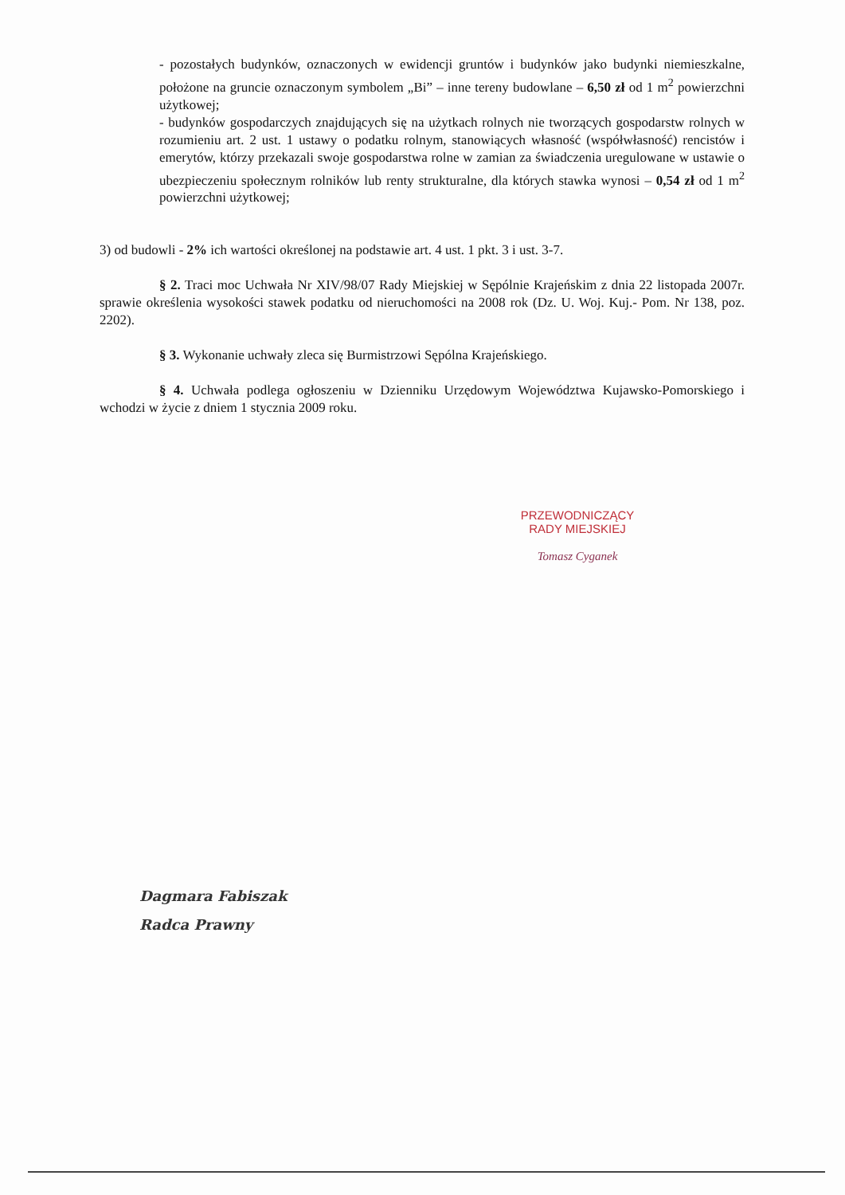- pozostałych budynków, oznaczonych w ewidencji gruntów i budynków jako budynki niemieszkalne, położone na gruncie oznaczonym symbolem „Bi” – inne tereny budowlane – 6,50 zł od 1 m<sup>2</sup> powierzchni użytkowej;
- budynków gospodarczych znajdujących się na użytkach rolnych nie tworzących gospodarstw rolnych w rozumieniu art. 2 ust. 1 ustawy o podatku rolnym, stanowiących własność (współwłasność) rencistów i emerytów, którzy przekazali swoje gospodarstwa rolne w zamian za świadczenia uregulowane w ustawie o ubezpieczeniu społecznym rolników lub renty strukturalne, dla których stawka wynosi – 0,54 zł od 1 m<sup>2</sup> powierzchni użytkowej;
3) od budowli - 2% ich wartości określonej na podstawie art. 4 ust. 1 pkt. 3 i ust. 3-7.
§ 2. Traci moc Uchwała Nr XIV/98/07 Rady Miejskiej w Sępólnie Krajeńskim z dnia 22 listopada 2007r. sprawie określenia wysokości stawek podatku od nieruchomości na 2008 rok (Dz. U. Woj. Kuj.- Pom. Nr 138, poz. 2202).
§ 3. Wykonanie uchwały zleca się Burmistrzowi Sępólna Krajeńskiego.
§ 4. Uchwała podlega ogłoszeniu w Dzienniku Urzędowym Województwa Kujawsko-Pomorskiego i wchodzi w życie z dniem 1 stycznia 2009 roku.
PRZEWODNICZĄCY
RADY MIEJSKIEJ
Tomasz Cyganek
Dagmara Fabiszak
Radca Prawny